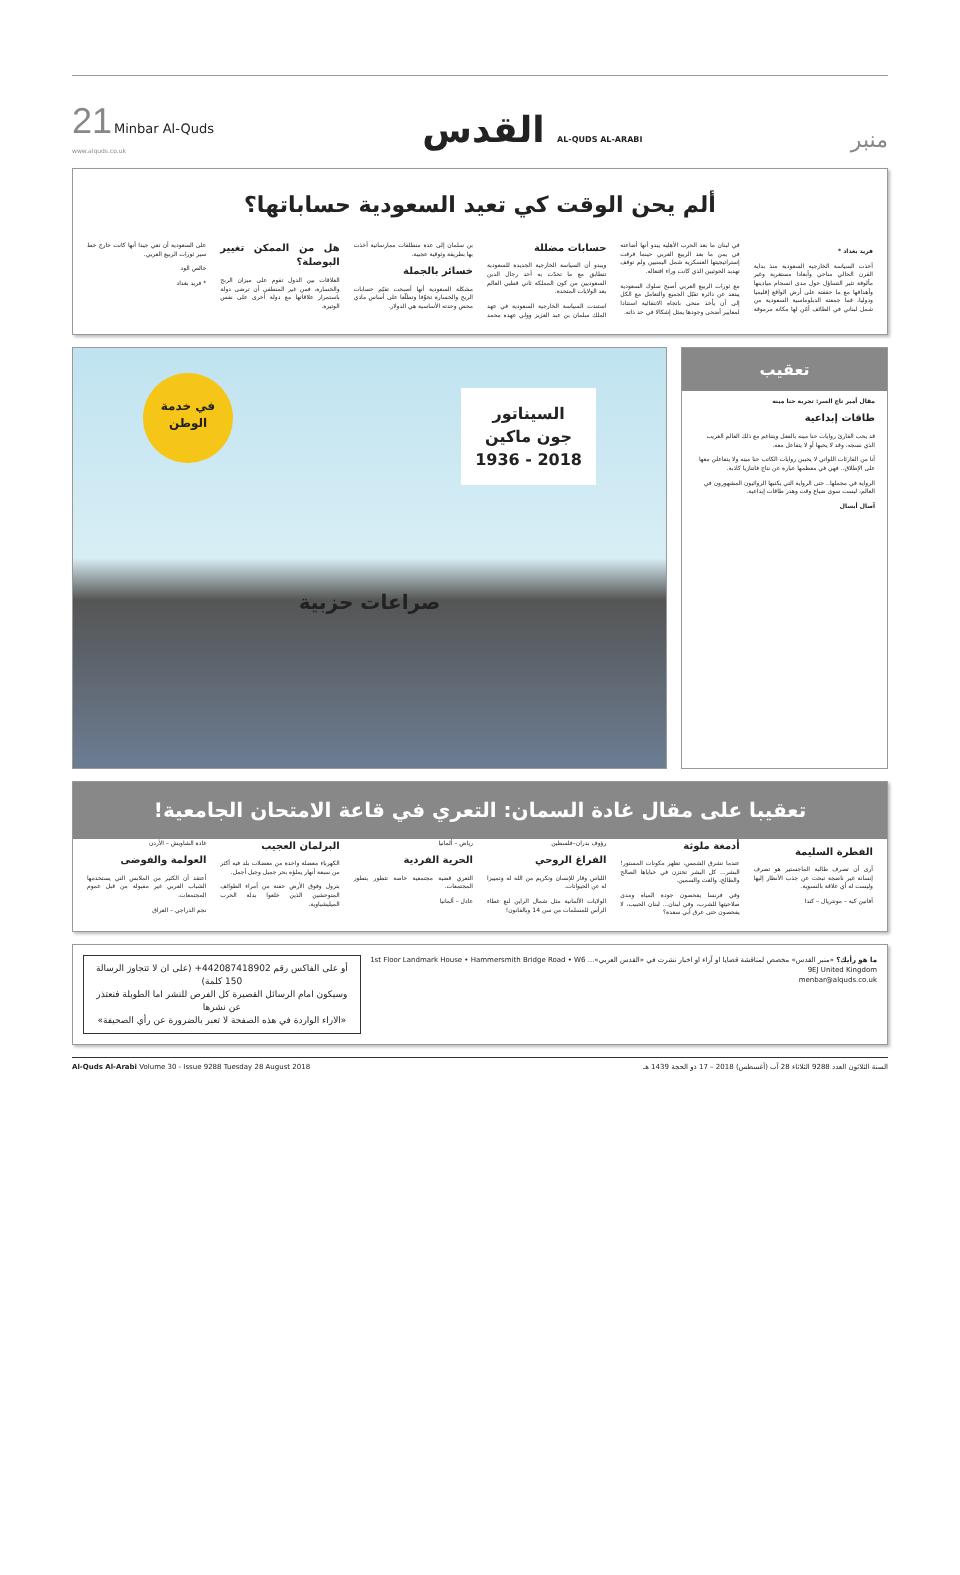21 Minbar Al-Quds
www.alquds.co.uk
القدس AL-QUDS AL-ARABI
منبر
ألم يحن الوقت كي تعيد السعودية حساباتها؟
فريد بغداد *
أخذت السياسة الخارجية السعودية منذ بداية القرن الحالي مناحي وأبعادا مستغربة وغير مألوفة تثير التساؤل حول مدى انسجام ميادينها وأهدافها مع ما حققته على أرض الواقع إقليميا ودوليا، فما جمعته الدبلوماسية السعودية من شمل لبناني في الطائف أمّن لها مكانة مرموقة في لبنان ما بعد الحرب الأهلية يبدو أنها أضاعته في يمن ما بعد الربيع العربي حينما فرقت إستراتيجيتها العسكرية شمل اليمنيين ولم توقف تهديد الحوثيين الذي كانت وراء افتعاله.
مع ثورات الربيع العربي أصبح سلوك السعودية يبتعد عن دائرة تقبّل الجميع والتعامل مع الكل إلى أن يأخذ منحى باتجاه الانتقائية استنادا لمعايير أضحى وجودها يمثل إشكالا في حد ذاته.
حسابات مضللة
ويبدو أن السياسة الخارجية الجديدة للسعودية تتطابق مع ما تحدّث به أحد رجال الدين السعوديين من كون المملكة ثاني قطبي العالم بعد الولايات المتحدة.
استندت السياسة الخارجية السعودية في عهد الملك سلمان بن عبد العزيز وولي عهده محمد بن سلمان إلى عدة منطلقات ممارساتية أخذت بها بطريقة وثوقية عجيبة.
خسائر بالجملة
مشكلة السعودية أنها أصبحت تقيّم حسابات الربح والخسارة تخوّفا وتطلّعا على أساس مادي محض وحدته الأساسية هي الدولار.
هل من الممكن تغيير البوصلة؟
العلاقات بين الدول تقوم على ميزان الربح والخسارة، فمن غير المنطقي أن ترضى دولة باستمرار علاقاتها مع دولة أخرى على نفس الوتيرة.
على السعودية أن تعي جيدا أنها كانت خارج خط سير ثورات الربيع العربي.
خالص الود
* فريد بغداد
تعقيب
مقال أمير تاج السر: تجربة حنا مينه
طاقات إبداعية
قد يحب القارئ روايات حنا مينه بالفعل ويتناغم مع ذلك العالم الغريب الذي نسجه، وقد لا يحبها أو لا يتفاعل معه.
أنا من القارئات اللواتي لا يحببن روايات الكاتب حنا مينه ولا يتفاعلن معها على الإطلاق.. فهي في معظمها عبارة عن نتاج فانتازيا كاذبة.
الرواية في مجملها.. حتى الرواية التي يكتبها الروائيون المشهورون في العالم، ليست سوى ضياع وقت وهدر طاقات إبداعية.
آصال أبسال
السيناتور
جون ماكين
2018 - 1936
في خدمة الوطن
صراعات حزبية
تعقيبا على مقال غادة السمان: التعري في قاعة الامتحان الجامعية!
الفطرة السليمة
أرى أن تصرف طالبة الماجستير هو تصرف إنسانة غير ناضجة تبحث عن جذب الأنظار إليها وليست له أي علاقة بالنسوية.
أفانين كبة – مونتريال – كندا
أدمغة ملوثة
عندما تشرق الشمس، تظهر مكونات المستور! البشر... كل البشر تختزن في خباياها الصالح والطالح، والغث والسمين.
وفي فرنسا يفحصون جودة المياه ومدى صلاحيتها للشرب، وفي لبنان... لبنان الحبيب، لا يفحصون حتى عرق أبي سعدة؟
رؤوف بدران–فلسطين
الفراغ الروحي
اللباس وقار للإنسان وتكريم من الله له وتمييزا له عن الحيوانات.
الولايات الألمانية مثل شمال الراين لنع غطاء الرأس للمسلمات من سن 14 وبالقانون!
رياض – ألمانيا
الحرية الفردية
التعري قضية مجتمعية خاصة تتطور بتطور المجتمعات.
عادل – ألمانيا
البرلمان العجيب
الكهرباء معضلة واحدة من معضلات بلد فيه أكثر من سبعة أنهار يملؤه بحر جميل وجبل أجمل.
بترول وفوق الأرض حفنة من أمراء الطوائف المتوحشين الذين خلعوا بدلة الحرب الميليشياوية.
غادة الشاويش – الأردن
العولمة والفوضى
أعتقد أن الكثير من الملابس التي يستخدمها الشباب العربي غير مقبولة من قبل عموم المجتمعات.
نجم الدراجي – العراق
ما هو رأيك؟ «منبر القدس» مخصص لمناقشة قضايا او آراء او اخبار نشرت في «القدس العربي»... 1st Floor Landmark House • Hammersmith Bridge Road • W6 9EJ United Kingdom
menbar@alquds.co.uk
أو على الفاكس رقم 442087418902+ (على ان لا تتجاوز الرسالة 150 كلمة)
وسيكون امام الرسائل القصيرة كل الفرص للنشر اما الطويلة فنعتذر عن نشرها
«الاراء الواردة في هذه الصفحة لا تعبر بالضرورة عن رأي الصحيفة»
Al-Quds Al-Arabi Volume 30 - Issue 9288 Tuesday 28 August 2018 السنة الثلاثون العدد 9288 الثلاثاء 28 آب (أغسطس) 2018 – 17 ذو الحجة 1439 هـ